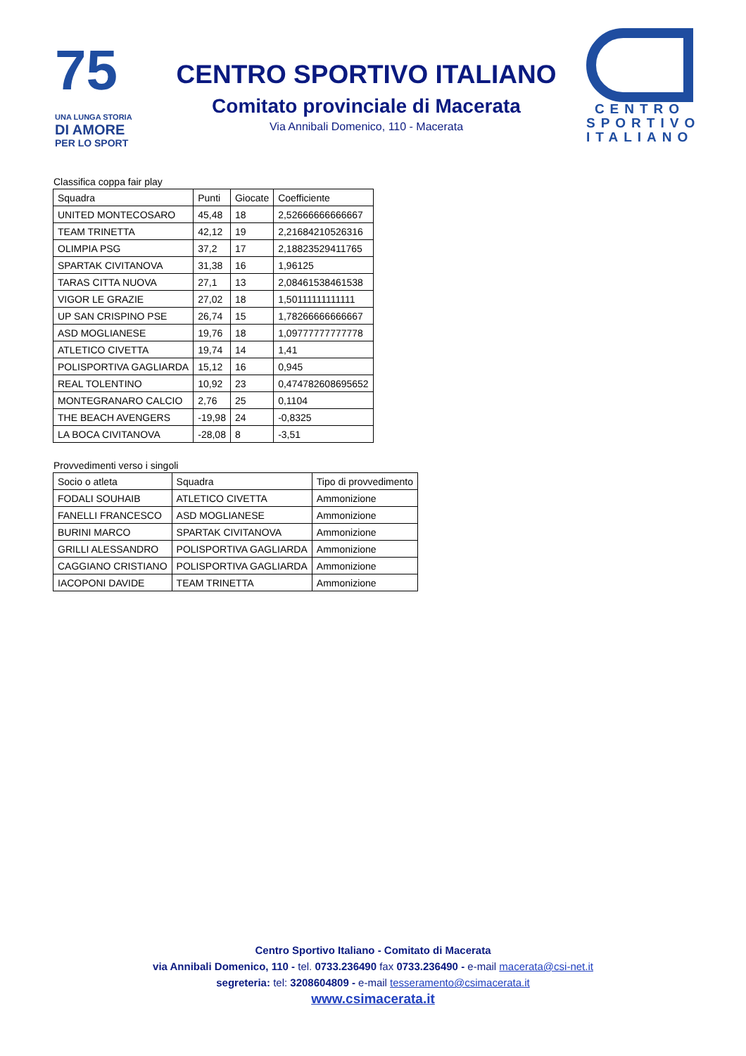75
UNA LUNGA STORIA
DI AMORE
PER LO SPORT
CENTRO SPORTIVO ITALIANO
Comitato provinciale di Macerata
Via Annibali Domenico, 110 - Macerata
CENTRO
SPORTIVO
ITALIANO
Classifica coppa fair play
| Squadra | Punti | Giocate | Coefficiente |
| UNITED MONTECOSARO | 45,48 | 18 | 2,52666666666667 |
| TEAM TRINETTA | 42,12 | 19 | 2,21684210526316 |
| OLIMPIA PSG | 37,2 | 17 | 2,18823529411765 |
| SPARTAK CIVITANOVA | 31,38 | 16 | 1,96125 |
| TARAS CITTA NUOVA | 27,1 | 13 | 2,08461538461538 |
| VIGOR LE GRAZIE | 27,02 | 18 | 1,50111111111111 |
| UP SAN CRISPINO PSE | 26,74 | 15 | 1,78266666666667 |
| ASD MOGLIANESE | 19,76 | 18 | 1,09777777777778 |
| ATLETICO CIVETTA | 19,74 | 14 | 1,41 |
| POLISPORTIVA GAGLIARDA | 15,12 | 16 | 0,945 |
| REAL TOLENTINO | 10,92 | 23 | 0,474782608695652 |
| MONTEGRANARO CALCIO | 2,76 | 25 | 0,1104 |
| THE BEACH AVENGERS | -19,98 | 24 | -0,8325 |
| LA BOCA CIVITANOVA | -28,08 | 8 | -3,51 |
Provvedimenti verso i singoli
| Socio o atleta | Squadra | Tipo di provvedimento |
| FODALI SOUHAIB | ATLETICO CIVETTA | Ammonizione |
| FANELLI FRANCESCO | ASD MOGLIANESE | Ammonizione |
| BURINI MARCO | SPARTAK CIVITANOVA | Ammonizione |
| GRILLI ALESSANDRO | POLISPORTIVA GAGLIARDA | Ammonizione |
| CAGGIANO CRISTIANO | POLISPORTIVA GAGLIARDA | Ammonizione |
| IACOPONI DAVIDE | TEAM TRINETTA | Ammonizione |
Centro Sportivo Italiano - Comitato di Macerata
via Annibali Domenico, 110 - tel. 0733.236490 fax 0733.236490 - e-mail macerata@csi-net.it
segreteria: tel: 3208604809 - e-mail tesseramento@csimacerata.it
www.csimacerata.it